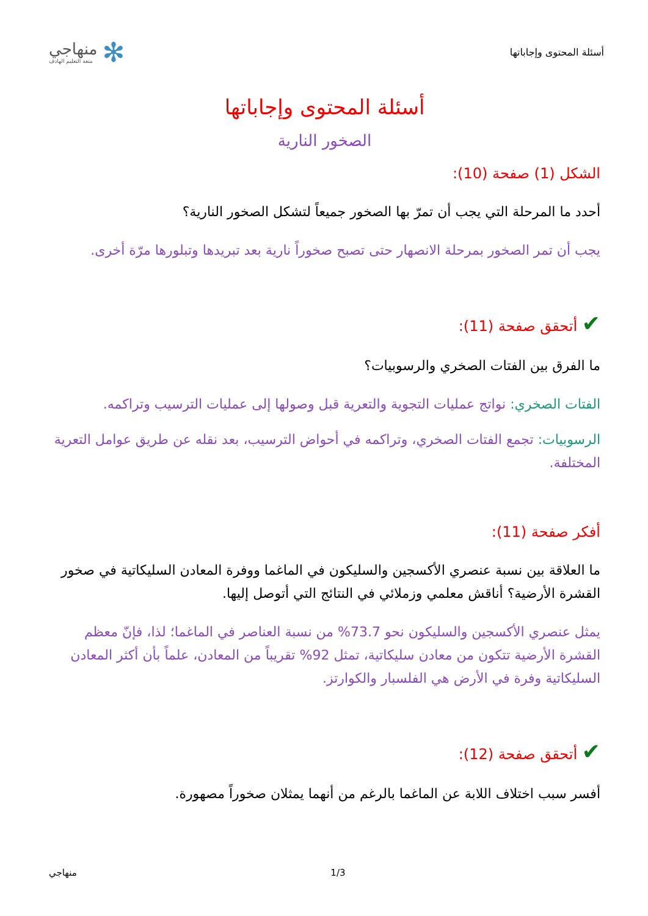أسئلة المحتوى وإجاباتها
منهاجي
متعة التعليم الهادف
✻
أسئلة المحتوى وإجاباتها
الصخور النارية
الشكل (1) صفحة (10):
أحدد ما المرحلة التي يجب أن تمرّ بها الصخور جميعاً لتشكل الصخور النارية؟
يجب أن تمر الصخور بمرحلة الانصهار حتى تصبح صخوراً نارية بعد تبريدها وتبلورها مرّة أخرى.
✔ أتحقق صفحة (11):
ما الفرق بين الفتات الصخري والرسوبيات؟
الفتات الصخري: نواتج عمليات التجوية والتعرية قبل وصولها إلى عمليات الترسيب وتراكمه.
الرسوبيات: تجمع الفتات الصخري، وتراكمه في أحواض الترسيب، بعد نقله عن طريق عوامل التعرية المختلفة.
أفكر صفحة (11):
ما العلاقة بين نسبة عنصري الأكسجين والسليكون في الماغما ووفرة المعادن السليكاتية في صخور القشرة الأرضية؟ أناقش معلمي وزملائي في النتائج التي أتوصل إليها.
يمثل عنصري الأكسجين والسليكون نحو 73.7% من نسبة العناصر في الماغما؛ لذا، فإنّ معظم القشرة الأرضية تتكون من معادن سليكاتية، تمثل 92% تقريباً من المعادن، علماً بأن أكثر المعادن السليكاتية وفرة في الأرض هي الفلسبار والكوارتز.
✔ أتحقق صفحة (12):
أفسر سبب اختلاف اللابة عن الماغما بالرغم من أنهما يمثلان صخوراً مصهورة.
منهاجي 1/3